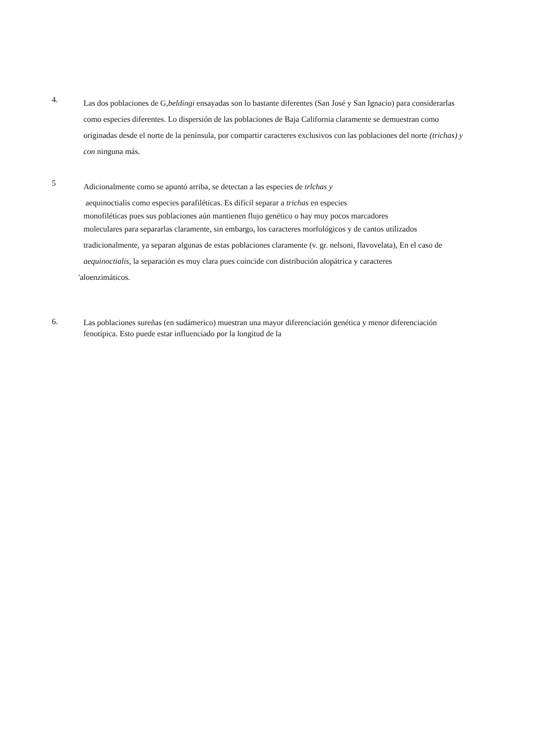4.
Las dos poblaciones de G,beldingi ensayadas son lo bastante diferentes (San José y San Ignacio) para considerarlas como especies diferentes. Lo dispersión de las poblaciones de Baja California claramente se demuestran como originadas desde el norte de la península, por compartir caracteres exclusivos con las poblaciones del norte (trichas) y con ninguna más.
5
Adicionalmente como se apuntó arriba, se detectan a las especies de trlchas y
aequinoctialis como especies parafiléticas. Es difícil separar a trichas en especies
monofiléticas pues sus poblaciones aún mantienen flujo genético o hay muy pocos marcadores
moleculares para separarlas claramente, sin embargo, los caracteres morfológicos y de cantos utilizados tradicionalmente, ya separan algunas de estas poblaciones claramente (v. gr. nelsoni, flavovelata), En el caso de aequinoctialis, la separación es muy clara pues coincide con distribución alopátrica y caracteres
'aloenzimáticos.
6.
Las poblaciones sureñas (en sudámerico) muestran una mayor diferenciación genética y menor diferenciación fenotípica. Esto puede estar influenciado por la longitud de la